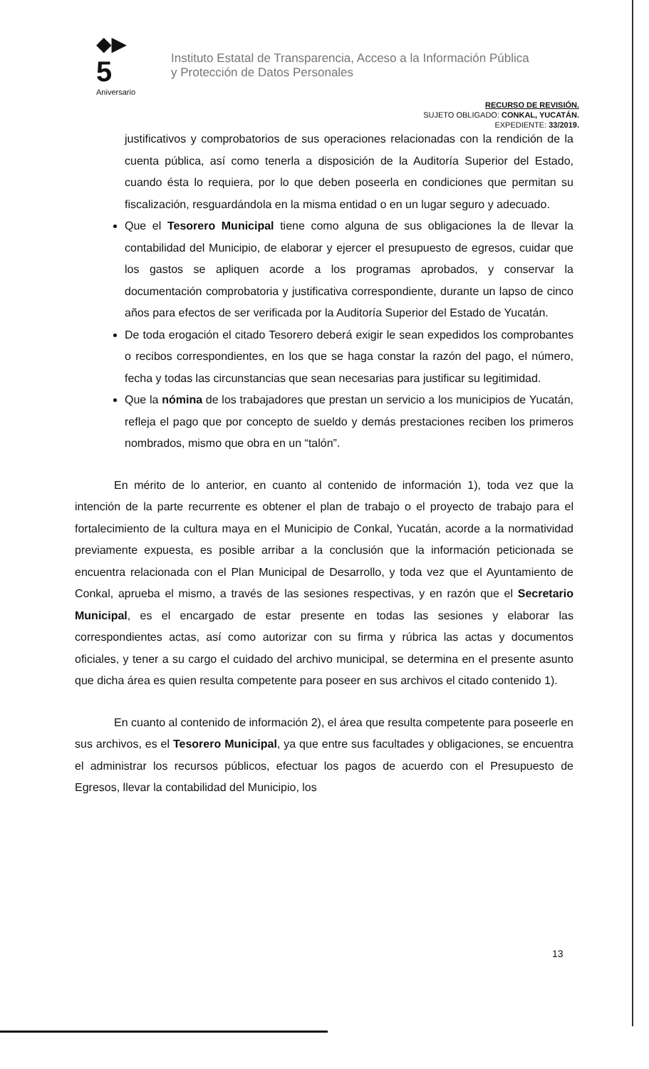◆▶
5
Aniversario
Instituto Estatal de Transparencia, Acceso a la Información Pública
y Protección de Datos Personales
RECURSO DE REVISIÓN.
SUJETO OBLIGADO: CONKAL, YUCATÁN.
EXPEDIENTE: 33/2019.
justificativos y comprobatorios de sus operaciones relacionadas con la rendición de la cuenta pública, así como tenerla a disposición de la Auditoría Superior del Estado, cuando ésta lo requiera, por lo que deben poseerla en condiciones que permitan su fiscalización, resguardándola en la misma entidad o en un lugar seguro y adecuado.
Que el Tesorero Municipal tiene como alguna de sus obligaciones la de llevar la contabilidad del Municipio, de elaborar y ejercer el presupuesto de egresos, cuidar que los gastos se apliquen acorde a los programas aprobados, y conservar la documentación comprobatoria y justificativa correspondiente, durante un lapso de cinco años para efectos de ser verificada por la Auditoría Superior del Estado de Yucatán.
De toda erogación el citado Tesorero deberá exigir le sean expedidos los comprobantes o recibos correspondientes, en los que se haga constar la razón del pago, el número, fecha y todas las circunstancias que sean necesarias para justificar su legitimidad.
Que la nómina de los trabajadores que prestan un servicio a los municipios de Yucatán, refleja el pago que por concepto de sueldo y demás prestaciones reciben los primeros nombrados, mismo que obra en un “talón”.
En mérito de lo anterior, en cuanto al contenido de información 1), toda vez que la intención de la parte recurrente es obtener el plan de trabajo o el proyecto de trabajo para el fortalecimiento de la cultura maya en el Municipio de Conkal, Yucatán, acorde a la normatividad previamente expuesta, es posible arribar a la conclusión que la información peticionada se encuentra relacionada con el Plan Municipal de Desarrollo, y toda vez que el Ayuntamiento de Conkal, aprueba el mismo, a través de las sesiones respectivas, y en razón que el Secretario Municipal, es el encargado de estar presente en todas las sesiones y elaborar las correspondientes actas, así como autorizar con su firma y rúbrica las actas y documentos oficiales, y tener a su cargo el cuidado del archivo municipal, se determina en el presente asunto que dicha área es quien resulta competente para poseer en sus archivos el citado contenido 1).
En cuanto al contenido de información 2), el área que resulta competente para poseerle en sus archivos, es el Tesorero Municipal, ya que entre sus facultades y obligaciones, se encuentra el administrar los recursos públicos, efectuar los pagos de acuerdo con el Presupuesto de Egresos, llevar la contabilidad del Municipio, los
13